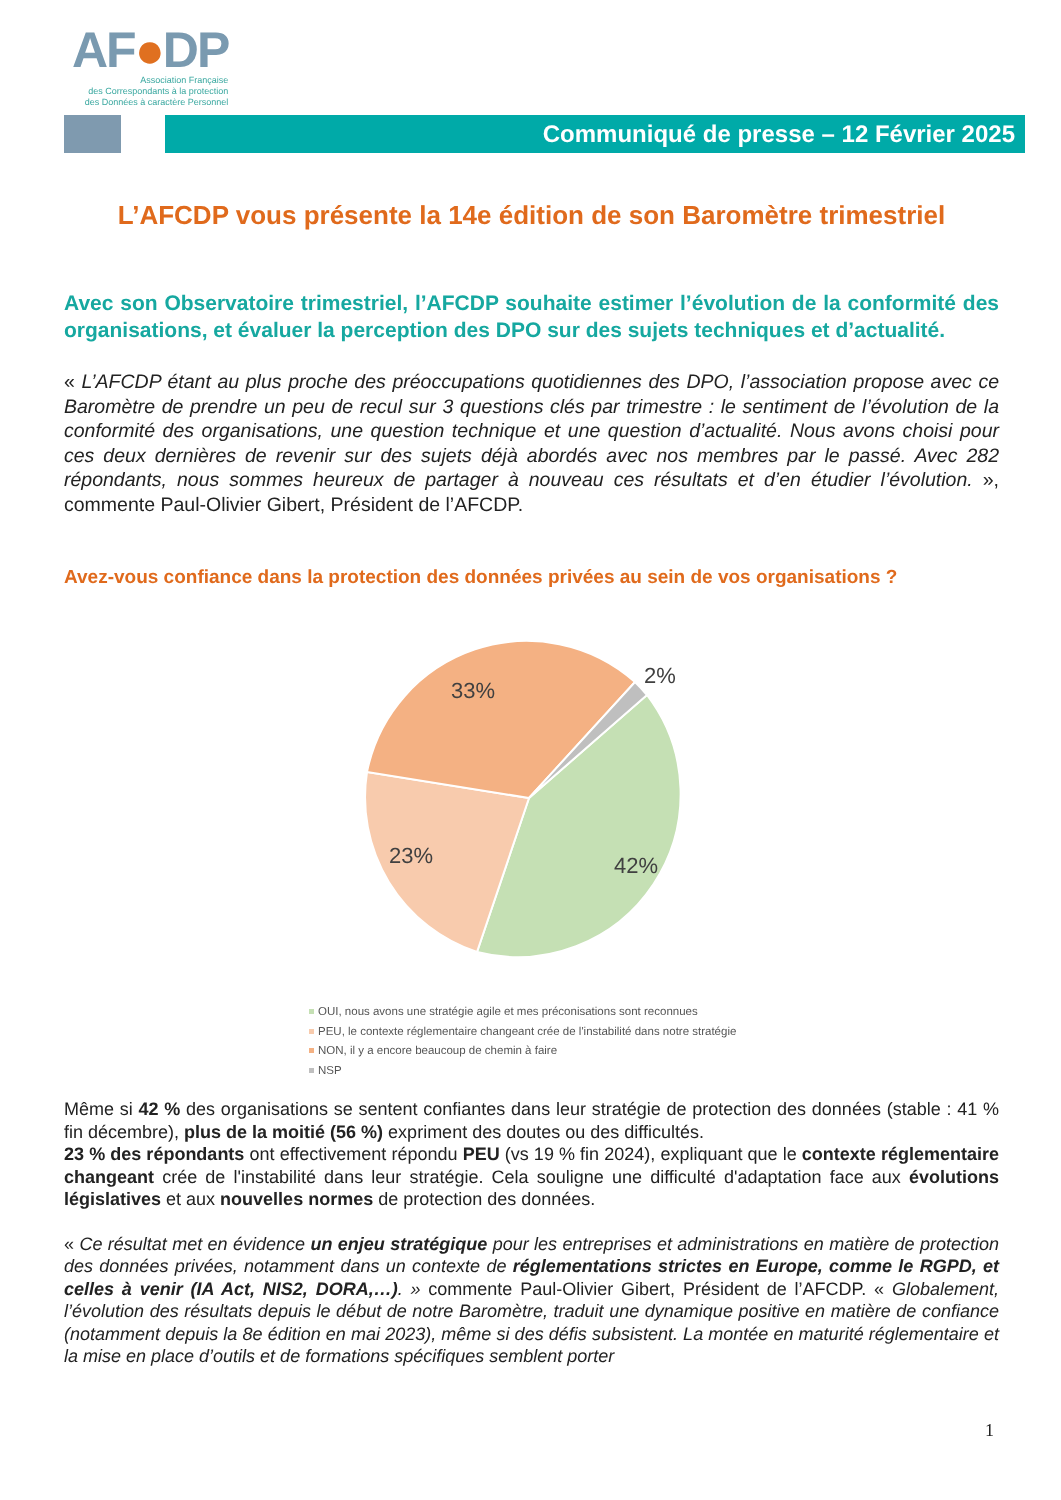AF●DP
Association Française
des Correspondants à la protection
des Données à caractère Personnel
Communiqué de presse – 12 Février 2025
L’AFCDP vous présente la 14e édition de son Baromètre trimestriel
Avec son Observatoire trimestriel, l’AFCDP souhaite estimer l’évolution de la conformité des organisations, et évaluer la perception des DPO sur des sujets techniques et d’actualité.
« L’AFCDP étant au plus proche des préoccupations quotidiennes des DPO, l’association propose avec ce Baromètre de prendre un peu de recul sur 3 questions clés par trimestre : le sentiment de l’évolution de la conformité des organisations, une question technique et une question d’actualité. Nous avons choisi pour ces deux dernières de revenir sur des sujets déjà abordés avec nos membres par le passé. Avec 282 répondants, nous sommes heureux de partager à nouveau ces résultats et d’en étudier l’évolution. », commente Paul-Olivier Gibert, Président de l’AFCDP.
Avez-vous confiance dans la protection des données privées au sein de vos organisations ?
33%
2%
23%
42%
OUI, nous avons une stratégie agile et mes préconisations sont reconnues
PEU, le contexte réglementaire changeant crée de l'instabilité dans notre stratégie
NON, il y a encore beaucoup de chemin à faire
NSP
Même si 42 % des organisations se sentent confiantes dans leur stratégie de protection des données (stable : 41 % fin décembre), plus de la moitié (56 %) expriment des doutes ou des difficultés.
23 % des répondants ont effectivement répondu PEU (vs 19 % fin 2024), expliquant que le contexte réglementaire changeant crée de l'instabilité dans leur stratégie. Cela souligne une difficulté d'adaptation face aux évolutions législatives et aux nouvelles normes de protection des données.
« Ce résultat met en évidence un enjeu stratégique pour les entreprises et administrations en matière de protection des données privées, notamment dans un contexte de réglementations strictes en Europe, comme le RGPD, et celles à venir (IA Act, NIS2, DORA,…). » commente Paul-Olivier Gibert, Président de l’AFCDP. « Globalement, l’évolution des résultats depuis le début de notre Baromètre, traduit une dynamique positive en matière de confiance (notamment depuis la 8e édition en mai 2023), même si des défis subsistent. La montée en maturité réglementaire et la mise en place d’outils et de formations spécifiques semblent porter
1